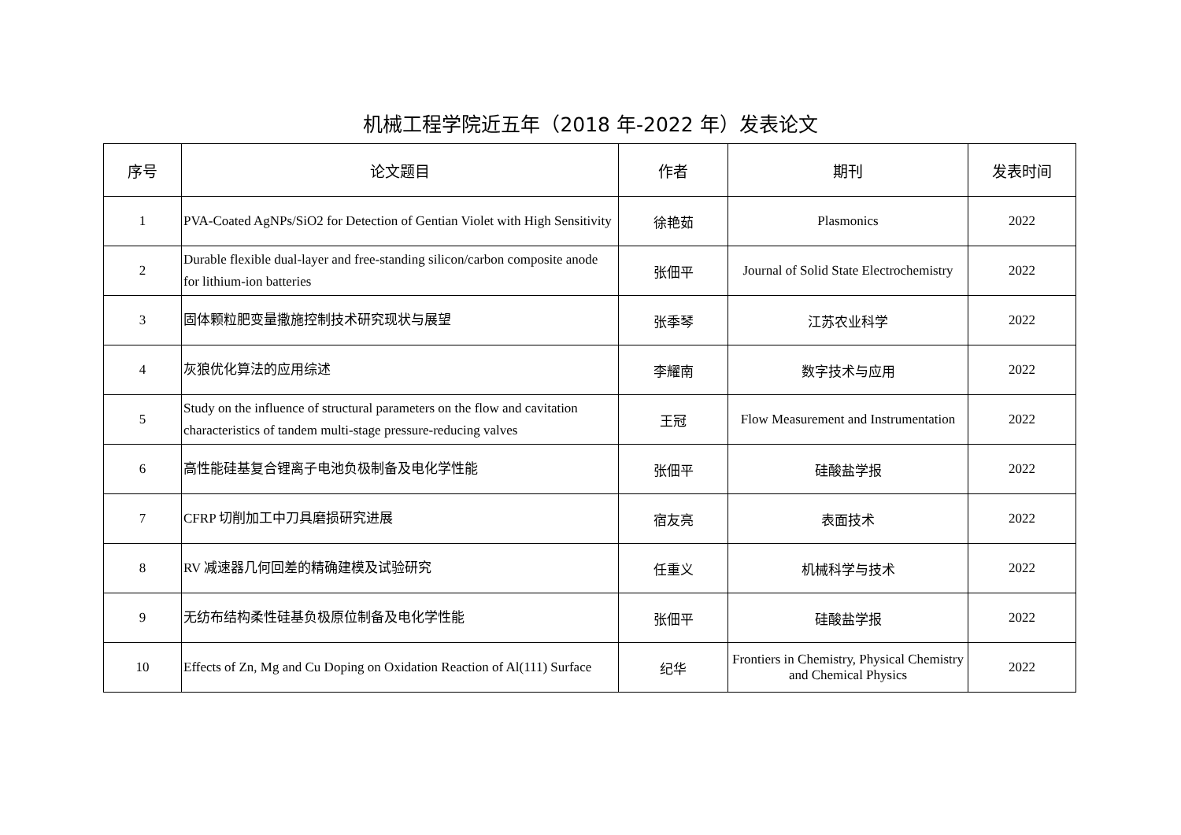机械工程学院近五年（2018 年-2022 年）发表论文
| 序号 | 论文题目 | 作者 | 期刊 | 发表时间 |
| --- | --- | --- | --- | --- |
| 1 | PVA-Coated AgNPs/SiO2 for Detection of Gentian Violet with High Sensitivity | 徐艳茹 | Plasmonics | 2022 |
| 2 | Durable flexible dual-layer and free-standing silicon/carbon composite anode for lithium-ion batteries | 张佃平 | Journal of Solid State Electrochemistry | 2022 |
| 3 | 固体颗粒肥变量撒施控制技术研究现状与展望 | 张季琴 | 江苏农业科学 | 2022 |
| 4 | 灰狼优化算法的应用综述 | 李耀南 | 数字技术与应用 | 2022 |
| 5 | Study on the influence of structural parameters on the flow and cavitation characteristics of tandem multi-stage pressure-reducing valves | 王冠 | Flow Measurement and Instrumentation | 2022 |
| 6 | 高性能硅基复合锂离子电池负极制备及电化学性能 | 张佃平 | 硅酸盐学报 | 2022 |
| 7 | CFRP 切削加工中刀具磨损研究进展 | 宿友亮 | 表面技术 | 2022 |
| 8 | RV 减速器几何回差的精确建模及试验研究 | 任重义 | 机械科学与技术 | 2022 |
| 9 | 无纺布结构柔性硅基负极原位制备及电化学性能 | 张佃平 | 硅酸盐学报 | 2022 |
| 10 | Effects of Zn, Mg and Cu Doping on Oxidation Reaction of Al(111) Surface | 纪华 | Frontiers in Chemistry, Physical Chemistry and Chemical Physics | 2022 |